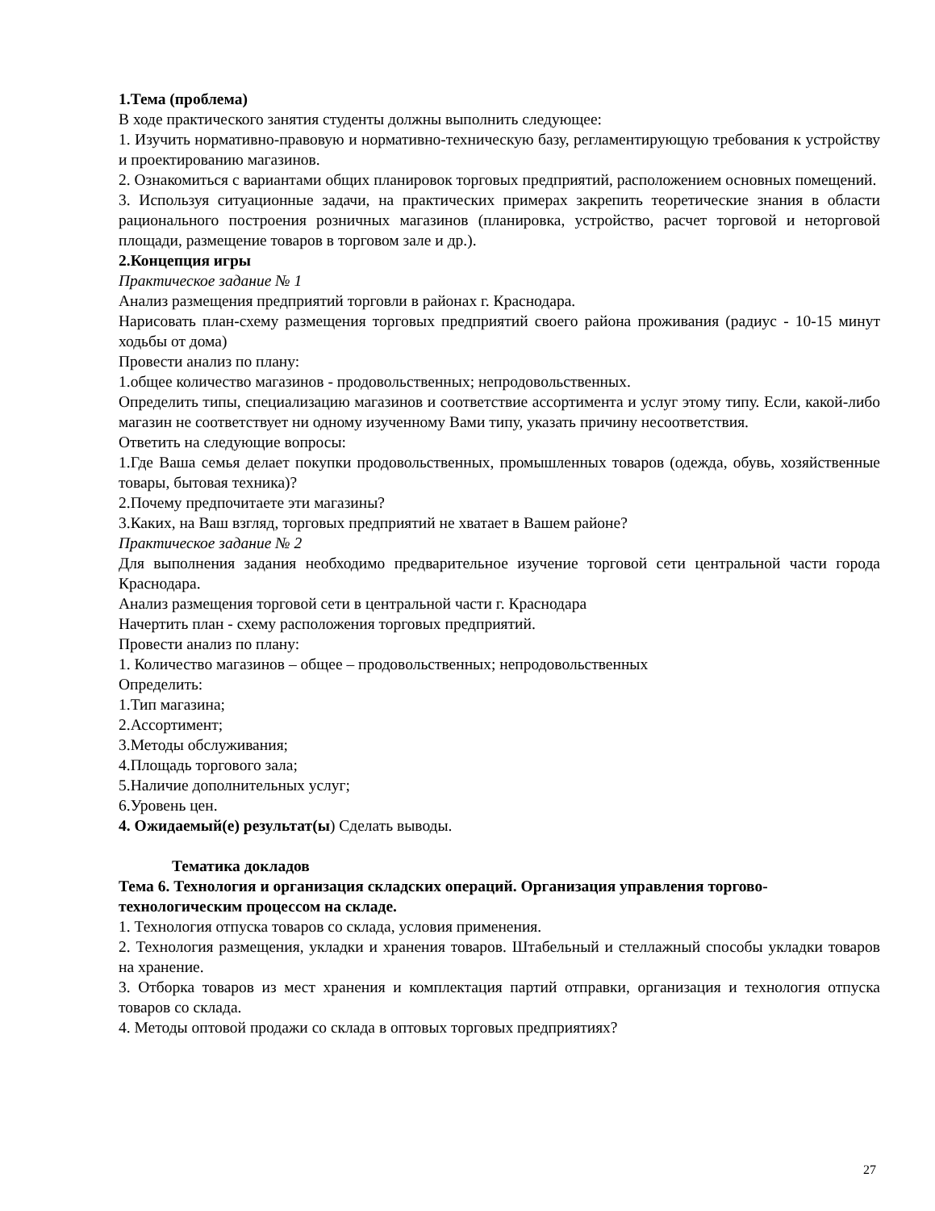1.Тема (проблема)
В ходе практического занятия студенты должны выполнить следующее:
1. Изучить нормативно-правовую и нормативно-техническую базу, регламентирующую требования к устройству и проектированию магазинов.
2. Ознакомиться с вариантами общих планировок торговых предприятий, расположением основных помещений.
3. Используя ситуационные задачи, на практических примерах закрепить теоретические знания в области рационального построения розничных магазинов (планировка, устройство, расчет торговой и неторговой площади, размещение товаров в торговом зале и др.).
2.Концепция игры
Практическое задание № 1
Анализ размещения предприятий торговли в районах г. Краснодара.
Нарисовать план-схему размещения торговых предприятий своего района проживания (радиус - 10-15 минут ходьбы от дома)
Провести анализ по плану:
1.общее количество магазинов - продовольственных; непродовольственных.
Определить типы, специализацию магазинов и соответствие ассортимента и услуг этому типу. Если, какой-либо магазин не соответствует ни одному изученному Вами типу, указать причину несоответствия.
Ответить на следующие вопросы:
1.Где Ваша семья делает покупки продовольственных, промышленных товаров (одежда, обувь, хозяйственные товары, бытовая техника)?
2.Почему предпочитаете эти магазины?
3.Каких, на Ваш взгляд, торговых предприятий не хватает в Вашем районе?
Практическое задание № 2
Для выполнения задания необходимо предварительное изучение торговой сети центральной части города Краснодара.
Анализ размещения торговой сети в центральной части г. Краснодара
Начертить план - схему расположения торговых предприятий.
Провести анализ по плану:
1. Количество магазинов – общее – продовольственных; непродовольственных
Определить:
1.Тип магазина;
2.Ассортимент;
3.Методы обслуживания;
4.Площадь торгового зала;
5.Наличие дополнительных услуг;
6.Уровень цен.
4. Ожидаемый(е) результат(ы) Сделать выводы.
Тематика докладов
Тема 6. Технология и организация складских операций. Организация управления торгово-технологическим процессом на складе.
1. Технология отпуска товаров со склада, условия применения.
2. Технология размещения, укладки и хранения товаров. Штабельный и стеллажный способы укладки товаров на хранение.
3. Отборка товаров из мест хранения и комплектация партий отправки, организация и технология отпуска товаров со склада.
4. Методы оптовой продажи со склада в оптовых торговых предприятиях?
27